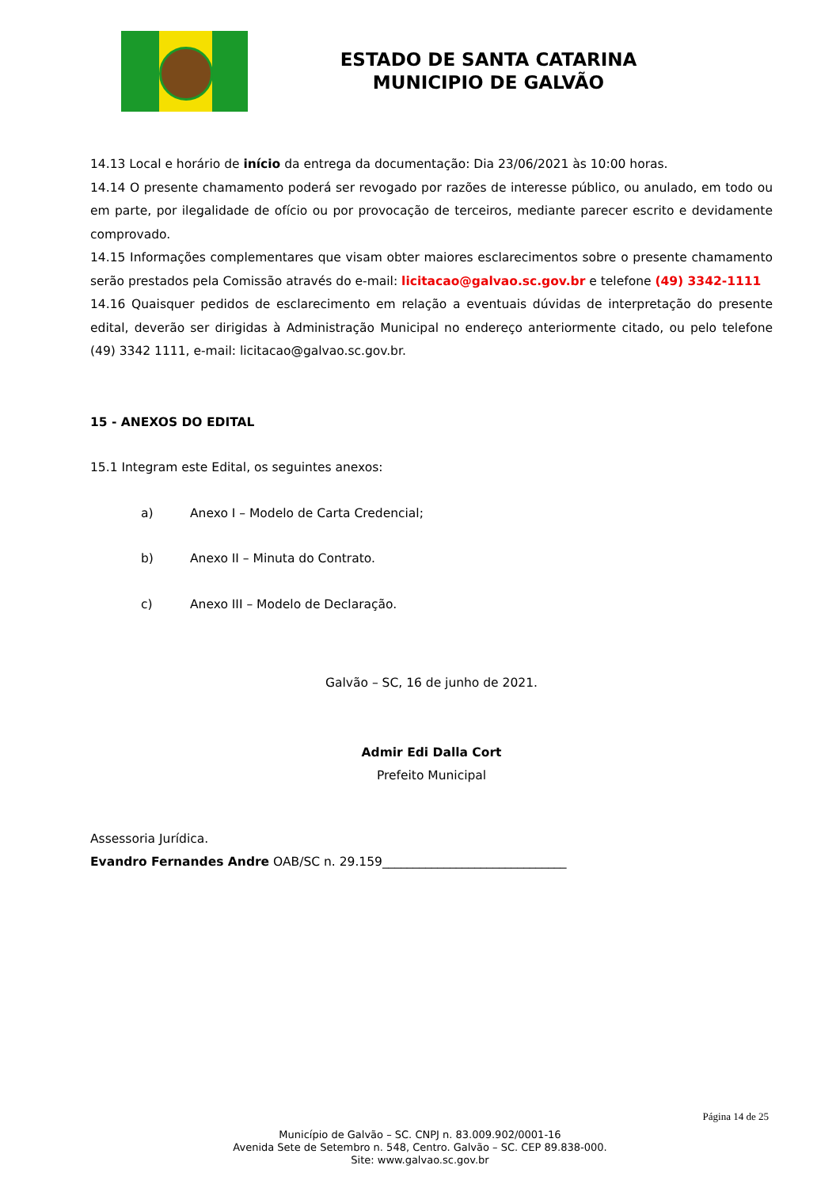ESTADO DE SANTA CATARINA
MUNICIPIO DE GALVÃO
14.13 Local e horário de início da entrega da documentação: Dia 23/06/2021 às 10:00 horas.
14.14 O presente chamamento poderá ser revogado por razões de interesse público, ou anulado, em todo ou em parte, por ilegalidade de ofício ou por provocação de terceiros, mediante parecer escrito e devidamente comprovado.
14.15 Informações complementares que visam obter maiores esclarecimentos sobre o presente chamamento serão prestados pela Comissão através do e-mail: licitacao@galvao.sc.gov.br e telefone (49) 3342-1111
14.16 Quaisquer pedidos de esclarecimento em relação a eventuais dúvidas de interpretação do presente edital, deverão ser dirigidas à Administração Municipal no endereço anteriormente citado, ou pelo telefone (49) 3342 1111, e-mail: licitacao@galvao.sc.gov.br.
15 - ANEXOS DO EDITAL
15.1 Integram este Edital, os seguintes anexos:
a) Anexo I – Modelo de Carta Credencial;
b) Anexo II – Minuta do Contrato.
c) Anexo III – Modelo de Declaração.
Galvão – SC, 16 de junho de 2021.
Admir Edi Dalla Cort
Prefeito Municipal
Assessoria Jurídica.
Evandro Fernandes Andre OAB/SC n. 29.159______________________________
Página 14 de 25
Município de Galvão – SC. CNPJ n. 83.009.902/0001-16
Avenida Sete de Setembro n. 548, Centro. Galvão – SC. CEP 89.838-000.
Site: www.galvao.sc.gov.br